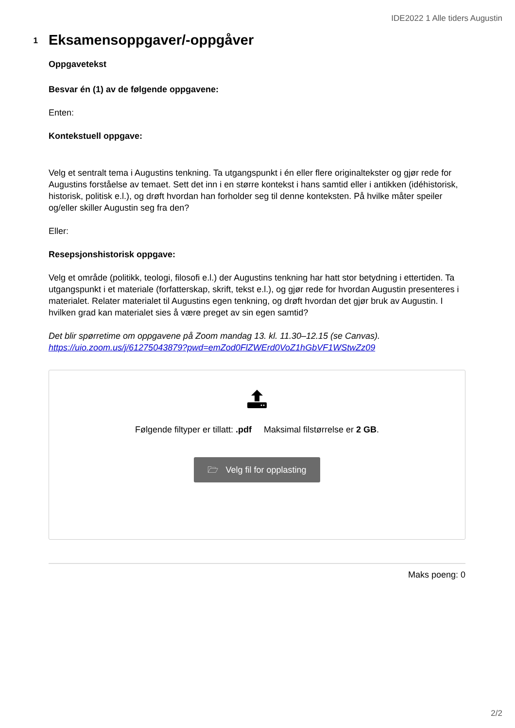IDE2022 1 Alle tiders Augustin
1
Eksamensoppgaver/-oppgåver
Oppgavetekst
Besvar én (1) av de følgende oppgavene:
Enten:
Kontekstuell oppgave:
Velg et sentralt tema i Augustins tenkning. Ta utgangspunkt i én eller flere originaltekster og gjør rede for Augustins forståelse av temaet. Sett det inn i en større kontekst i hans samtid eller i antikken (idéhistorisk, historisk, politisk e.l.), og drøft hvordan han forholder seg til denne konteksten. På hvilke måter speiler og/eller skiller Augustin seg fra den?
Eller:
Resepsjonshistorisk oppgave:
Velg et område (politikk, teologi, filosofi e.l.) der Augustins tenkning har hatt stor betydning i ettertiden. Ta utgangspunkt i et materiale (forfatterskap, skrift, tekst e.l.), og gjør rede for hvordan Augustin presenteres i materialet. Relater materialet til Augustins egen tenkning, og drøft hvordan det gjør bruk av Augustin. I hvilken grad kan materialet sies å være preget av sin egen samtid?
Det blir spørretime om oppgavene på Zoom mandag 13. kl. 11.30–12.15 (se Canvas).
https://uio.zoom.us/j/61275043879?pwd=emZod0FlZWErd0VoZ1hGbVF1WStwZz09
Følgende filtyper er tillatt: .pdf Maksimal filstørrelse er 2 GB.
🗁 Velg fil for opplasting
Maks poeng: 0
2/2